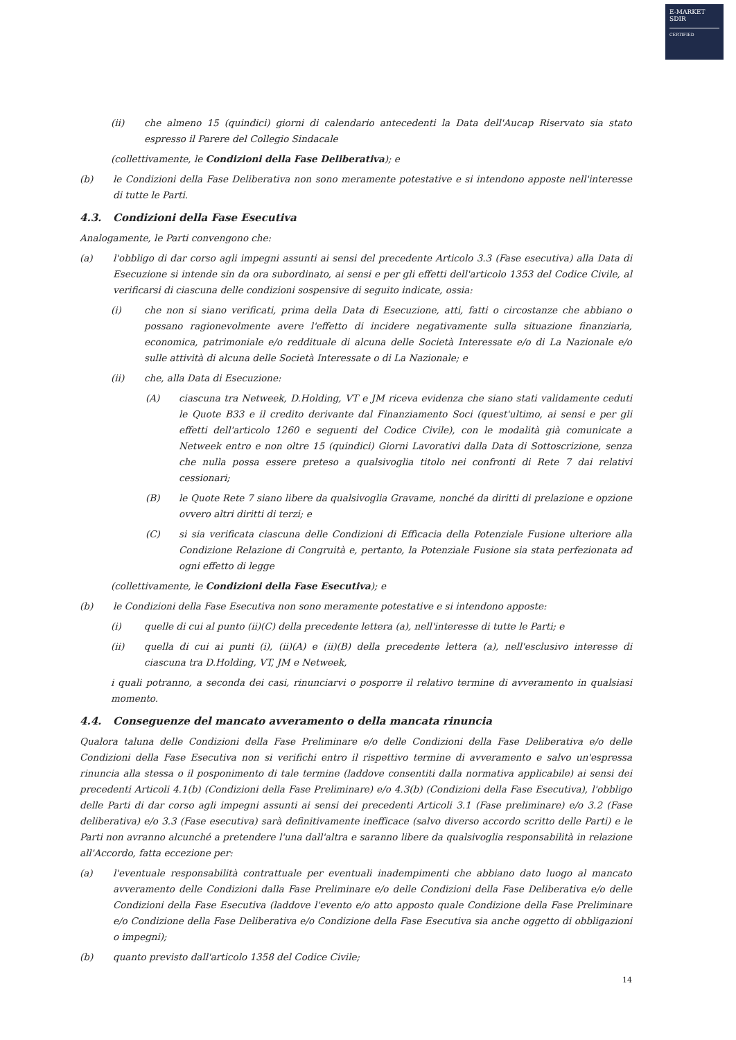E-MARKET
SDIR
CERTIFIED
(ii) che almeno 15 (quindici) giorni di calendario antecedenti la Data dell'Aucap Riservato sia stato espresso il Parere del Collegio Sindacale
(collettivamente, le Condizioni della Fase Deliberativa); e
(b) le Condizioni della Fase Deliberativa non sono meramente potestative e si intendono apposte nell'interesse di tutte le Parti.
4.3. Condizioni della Fase Esecutiva
Analogamente, le Parti convengono che:
(a) l'obbligo di dar corso agli impegni assunti ai sensi del precedente Articolo 3.3 (Fase esecutiva) alla Data di Esecuzione si intende sin da ora subordinato, ai sensi e per gli effetti dell'articolo 1353 del Codice Civile, al verificarsi di ciascuna delle condizioni sospensive di seguito indicate, ossia:
(i) che non si siano verificati, prima della Data di Esecuzione, atti, fatti o circostanze che abbiano o possano ragionevolmente avere l'effetto di incidere negativamente sulla situazione finanziaria, economica, patrimoniale e/o reddituale di alcuna delle Società Interessate e/o di La Nazionale e/o sulle attività di alcuna delle Società Interessate o di La Nazionale; e
(ii) che, alla Data di Esecuzione:
(A) ciascuna tra Netweek, D.Holding, VT e JM riceva evidenza che siano stati validamente ceduti le Quote B33 e il credito derivante dal Finanziamento Soci (quest'ultimo, ai sensi e per gli effetti dell'articolo 1260 e seguenti del Codice Civile), con le modalità già comunicate a Netweek entro e non oltre 15 (quindici) Giorni Lavorativi dalla Data di Sottoscrizione, senza che nulla possa essere preteso a qualsivoglia titolo nei confronti di Rete 7 dai relativi cessionari;
(B) le Quote Rete 7 siano libere da qualsivoglia Gravame, nonché da diritti di prelazione e opzione ovvero altri diritti di terzi; e
(C) si sia verificata ciascuna delle Condizioni di Efficacia della Potenziale Fusione ulteriore alla Condizione Relazione di Congruità e, pertanto, la Potenziale Fusione sia stata perfezionata ad ogni effetto di legge
(collettivamente, le Condizioni della Fase Esecutiva); e
(b) le Condizioni della Fase Esecutiva non sono meramente potestative e si intendono apposte:
(i) quelle di cui al punto (ii)(C) della precedente lettera (a), nell'interesse di tutte le Parti; e
(ii) quella di cui ai punti (i), (ii)(A) e (ii)(B) della precedente lettera (a), nell'esclusivo interesse di ciascuna tra D.Holding, VT, JM e Netweek,
i quali potranno, a seconda dei casi, rinunciarvi o posporre il relativo termine di avveramento in qualsiasi momento.
4.4. Conseguenze del mancato avveramento o della mancata rinuncia
Qualora taluna delle Condizioni della Fase Preliminare e/o delle Condizioni della Fase Deliberativa e/o delle Condizioni della Fase Esecutiva non si verifichi entro il rispettivo termine di avveramento e salvo un'espressa rinuncia alla stessa o il posponimento di tale termine (laddove consentiti dalla normativa applicabile) ai sensi dei precedenti Articoli 4.1(b) (Condizioni della Fase Preliminare) e/o 4.3(b) (Condizioni della Fase Esecutiva), l'obbligo delle Parti di dar corso agli impegni assunti ai sensi dei precedenti Articoli 3.1 (Fase preliminare) e/o 3.2 (Fase deliberativa) e/o 3.3 (Fase esecutiva) sarà definitivamente inefficace (salvo diverso accordo scritto delle Parti) e le Parti non avranno alcunché a pretendere l'una dall'altra e saranno libere da qualsivoglia responsabilità in relazione all'Accordo, fatta eccezione per:
(a) l'eventuale responsabilità contrattuale per eventuali inadempimenti che abbiano dato luogo al mancato avveramento delle Condizioni dalla Fase Preliminare e/o delle Condizioni della Fase Deliberativa e/o delle Condizioni della Fase Esecutiva (laddove l'evento e/o atto apposto quale Condizione della Fase Preliminare e/o Condizione della Fase Deliberativa e/o Condizione della Fase Esecutiva sia anche oggetto di obbligazioni o impegni);
(b) quanto previsto dall'articolo 1358 del Codice Civile;
14